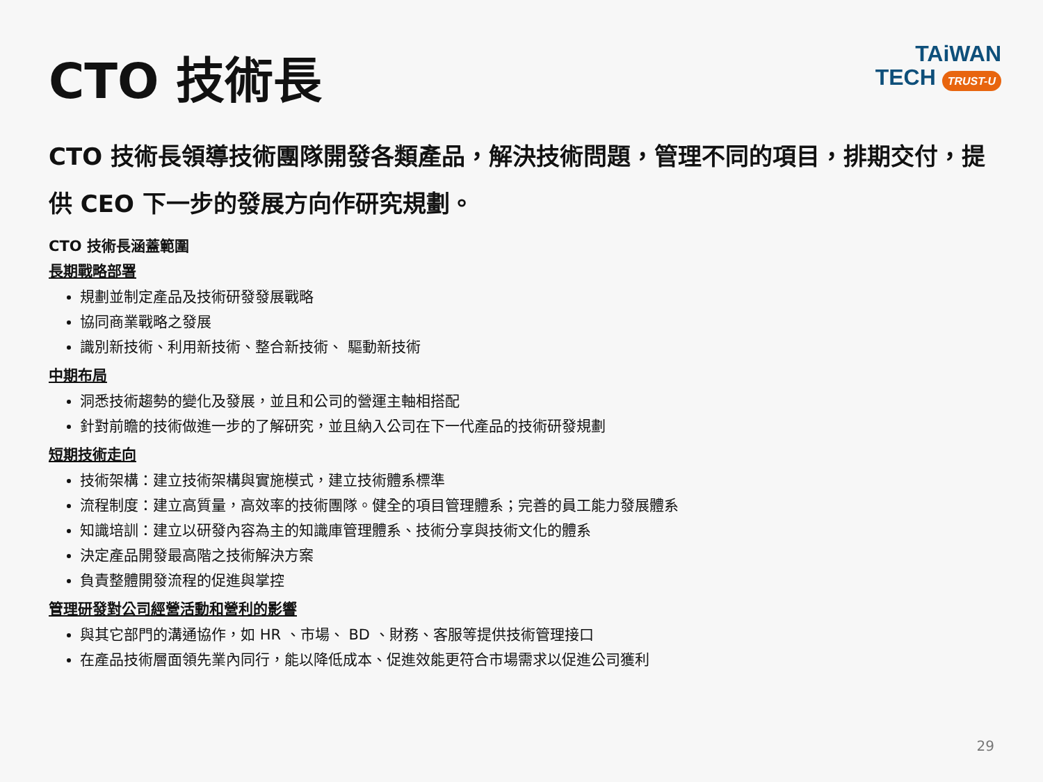CTO 技術長
TAiWAN
TECH TRUST-U
CTO 技術長領導技術團隊開發各類產品，解決技術問題，管理不同的項目，排期交付，提供 CEO 下一步的發展方向作研究規劃。
CTO 技術長涵蓋範圍
長期戰略部署
規劃並制定產品及技術研發發展戰略
協同商業戰略之發展
識別新技術、利用新技術、整合新技術、 驅動新技術
中期布局
洞悉技術趨勢的變化及發展，並且和公司的營運主軸相搭配
針對前瞻的技術做進一步的了解研究，並且納入公司在下一代產品的技術研發規劃
短期技術走向
技術架構：建立技術架構與實施模式，建立技術體系標準
流程制度：建立高質量，高效率的技術團隊。健全的項目管理體系；完善的員工能力發展體系
知識培訓：建立以研發內容為主的知識庫管理體系、技術分享與技術文化的體系
決定產品開發最高階之技術解決方案
負責整體開發流程的促進與掌控
管理研發對公司經營活動和營利的影響
與其它部門的溝通協作，如 HR 、市場、 BD 、財務、客服等提供技術管理接口
在產品技術層面領先業內同行，能以降低成本、促進效能更符合市場需求以促進公司獲利
29